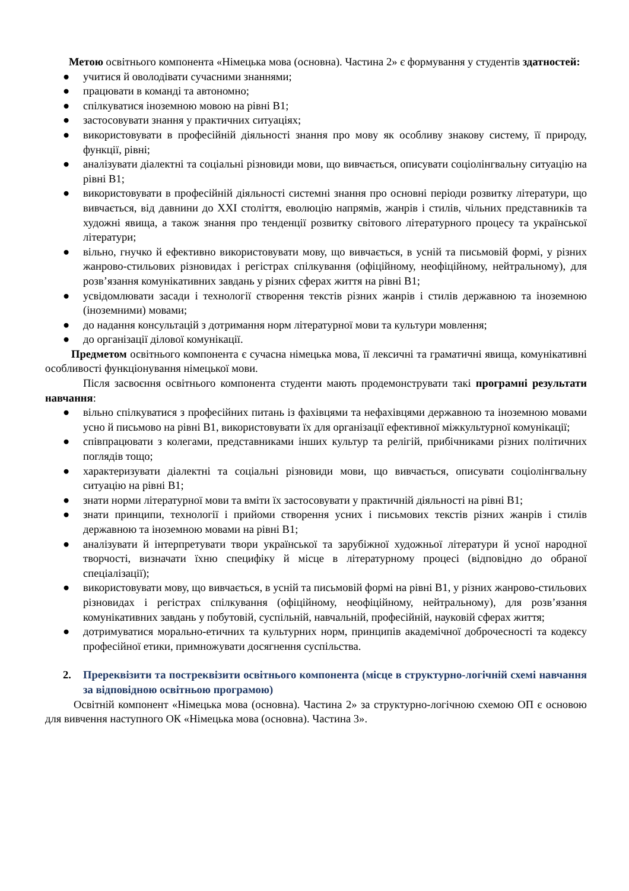Метою освітнього компонента «Німецька мова (основна). Частина 2» є формування у студентів здатностей:
● учитися й оволодівати сучасними знаннями;
● працювати в команді та автономно;
● спілкуватися іноземною мовою на рівні В1;
● застосовувати знання у практичних ситуаціях;
● використовувати в професійній діяльності знання про мову як особливу знакову систему, її природу, функції, рівні;
● аналізувати діалектні та соціальні різновиди мови, що вивчається, описувати соціолінгвальну ситуацію на рівні В1;
● використовувати в професійній діяльності системні знання про основні періоди розвитку літератури, що вивчається, від давнини до XXI століття, еволюцію напрямів, жанрів і стилів, чільних представників та художні явища, а також знання про тенденції розвитку світового літературного процесу та української літератури;
● вільно, гнучко й ефективно використовувати мову, що вивчається, в усній та письмовій формі, у різних жанрово-стильових різновидах і регістрах спілкування (офіційному, неофіційному, нейтральному), для розв’язання комунікативних завдань у різних сферах життя на рівні В1;
● усвідомлювати засади і технології створення текстів різних жанрів і стилів державною та іноземною (іноземними) мовами;
● до надання консультацій з дотримання норм літературної мови та культури мовлення;
● до організації ділової комунікації.
Предметом освітнього компонента є сучасна німецька мова, її лексичні та граматичні явища, комунікативні особливості функціонування німецької мови.
Після засвоєння освітнього компонента студенти мають продемонструвати такі програмні результати навчання:
● вільно спілкуватися з професійних питань із фахівцями та нефахівцями державною та іноземною мовами усно й письмово на рівні В1, використовувати їх для організації ефективної міжкультурної комунікації;
● співпрацювати з колегами, представниками інших культур та релігій, прибічниками різних політичних поглядів тощо;
● характеризувати діалектні та соціальні різновиди мови, що вивчається, описувати соціолінгвальну ситуацію на рівні В1;
● знати норми літературної мови та вміти їх застосовувати у практичній діяльності на рівні В1;
● знати принципи, технології і прийоми створення усних і письмових текстів різних жанрів і стилів державною та іноземною мовами на рівні В1;
● аналізувати й інтерпретувати твори української та зарубіжної художньої літератури й усної народної творчості, визначати їхню специфіку й місце в літературному процесі (відповідно до обраної спеціалізації);
● використовувати мову, що вивчається, в усній та письмовій формі на рівні В1, у різних жанрово-стильових різновидах і регістрах спілкування (офіційному, неофіційному, нейтральному), для розв’язання комунікативних завдань у побутовій, суспільній, навчальній, професійній, науковій сферах життя;
● дотримуватися морально-етичних та культурних норм, принципів академічної доброчесності та кодексу професійної етики, примножувати досягнення суспільства.
2. Пререквізити та постреквізити освітнього компонента (місце в структурно-логічній схемі навчання за відповідною освітньою програмою)
Освітній компонент «Німецька мова (основна). Частина 2» за структурно-логічною схемою ОП є основою для вивчення наступного ОК «Німецька мова (основна). Частина 3».